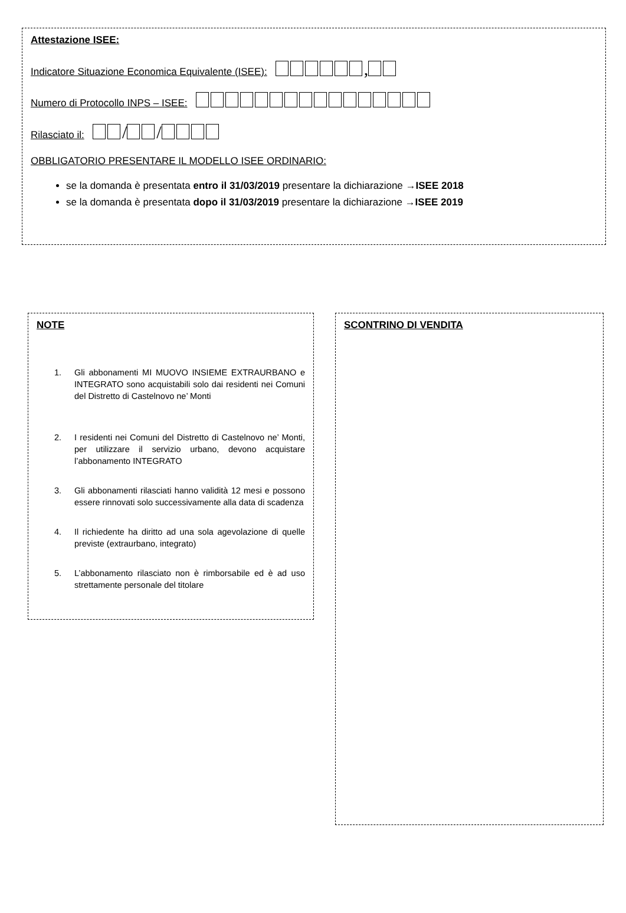Attestazione ISEE:
Indicatore Situazione Economica Equivalente (ISEE): ,
Numero di Protocollo INPS – ISEE:
Rilasciato il: / /
OBBLIGATORIO PRESENTARE IL MODELLO ISEE ORDINARIO:
se la domanda è presentata entro il 31/03/2019 presentare la dichiarazione →ISEE 2018
se la domanda è presentata dopo il 31/03/2019 presentare la dichiarazione →ISEE 2019
NOTE
1. Gli abbonamenti MI MUOVO INSIEME EXTRAURBANO e INTEGRATO sono acquistabili solo dai residenti nei Comuni del Distretto di Castelnovo ne’ Monti
2. I residenti nei Comuni del Distretto di Castelnovo ne’ Monti, per utilizzare il servizio urbano, devono acquistare l’abbonamento INTEGRATO
3. Gli abbonamenti rilasciati hanno validità 12 mesi e possono essere rinnovati solo successivamente alla data di scadenza
4. Il richiedente ha diritto ad una sola agevolazione di quelle previste (extraurbano, integrato)
5. L’abbonamento rilasciato non è rimborsabile ed è ad uso strettamente personale del titolare
SCONTRINO DI VENDITA